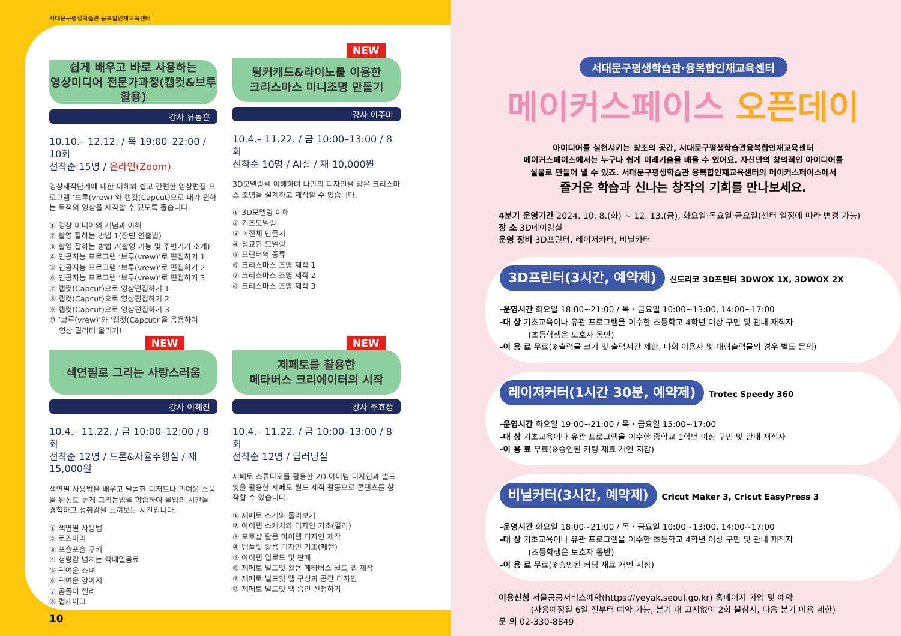서대문구평생학습관·융복합인재교육센터
쉽게 배우고 바로 사용하는
영상미디어 전문가과정(캡컷&브루 활용)
강사 유동흔
10.10.– 12.12. / 목 19:00–22:00 / 10회
선착순 15명 / 온라인(Zoom)
영상제작단계에 대한 이해와 쉽고 간편한 영상편집 프로그램 ‘브루(vrew)’와 캡컷(Capcut)으로 내가 원하는 목적의 영상을 제작할 수 있도록 돕습니다.
① 영상 미디어의 개념과 이해
② 촬영 잘하는 방법 1(장면 연출법)
③ 촬영 잘하는 방법 2(촬영 기능 및 주변기기 소개)
④ 인공지능 프로그램 ‘브루(vrew)’로 편집하기 1
⑤ 인공지능 프로그램 ‘브루(vrew)’로 편집하기 2
⑥ 인공지능 프로그램 ‘브루(vrew)’로 편집하기 3
⑦ 캡컷(Capcut)으로 영상편집하기 1
⑧ 캡컷(Capcut)으로 영상편집하기 2
⑨ 캡컷(Capcut)으로 영상편집하기 3
⑩ ‘브루(vrew)’와 ‘캡컷(Capcut)’을 응용하여
영상 퀄리티 올리기!
NEW
팅커캐드&라이노를 이용한
크리스마스 미니조명 만들기
강사 이주미
10.4.– 11.22. / 금 10:00–13:00 / 8회
선착순 10명 / AI실 / 재 10,000원
3D모델링을 이해하며 나만의 디자인을 담은 크리스마스 조명을 설계하고 제작할 수 있습니다.
① 3D모델링 이해
② 기초모델링
③ 회전체 만들기
④ 정교한 모델링
⑤ 프린터의 종류
⑥ 크리스마스 조명 제작 1
⑦ 크리스마스 조명 제작 2
⑧ 크리스마스 조명 제작 3
NEW
색연필로 그리는 사랑스러움
강사 이혜진
10.4.– 11.22. / 금 10:00–12:00 / 8회
선착순 12명 / 드론&자율주행실 / 재 15,000원
색연필 사용법을 배우고 달콤한 디저트나 귀여운 소품을 완성도 높게 그리는법을 학습하여 몰입의 시간을 경험하고 성취감을 느껴보는 시간입니다.
① 색연필 사용법
② 로즈마리
③ 포슬포슬 쿠키
④ 청량감 넘치는 칵테일음료
⑤ 귀여운 소녀
⑥ 귀여운 강아지
⑦ 곰돌이 젤리
⑧ 컵케이크
NEW
제페토를 활용한
메타버스 크리에이터의 시작
강사 주효정
10.4.– 11.22. / 금 10:00–13:00 / 8회
선착순 12명 / 딥러닝실
제페토 스튜디오를 활용한 2D 아이템 디자인과 빌드잇을 활용한 제페토 월드 제작 활동으로 콘텐츠를 창작할 수 있습니다.
① 제페토 소개와 둘러보기
② 아이템 스케치와 디자인 기초(칼라)
③ 포토샵 활용 아이템 디자인 제작
④ 템플릿 활용 디자인 기초(패턴)
⑤ 아이템 업로드 및 판매
⑥ 제페토 빌드잇 활용 메타버스 월드 맵 제작
⑦ 제페토 빌드잇 맵 구성과 공간 디자인
⑧ 제페토 빌드잇 맵 승인 신청하기
10
서대문구평생학습관·융복합인재교육센터
메이커스페이스 오픈데이
아이디어를 실현시키는 창조의 공간, 서대문구평생학습관융복합인재교육센터
메이커스페이스에서는 누구나 쉽게 미래기술을 배울 수 있어요. 자신만의 창의적인 아이디어를
실물로 만들어 낼 수 있죠. 서대문구평생학습관 융복합인재교육센터의 메이커스페이스에서
즐거운 학습과 신나는 창작의 기회를 만나보세요.
4분기 운영기간 2024. 10. 8.(화) ~ 12. 13.(금), 화요일·목요일·금요일(센터 일정에 따라 변경 가능)
장 소 3D메이킹실
운영 장비 3D프린터, 레이저카터, 비닐카터
3D프린터(3시간, 예약제) 신도리코 3D프린터 3DWOX 1X, 3DWOX 2X
-운영시간 화요일 18:00~21:00 / 목・금요일 10:00~13:00, 14:00~17:00
-대 상 기초교육이나 유관 프로그램을 이수한 초등학교 4학년 이상 구민 및 관내 재직자
(초등학생은 보호자 동반)
-이 용 료 무료(※출력물 크기 및 출력시간 제한, 다회 이용자 및 대형출력물의 경우 별도 문의)
레이저커터(1시간 30분, 예약제) Trotec Speedy 360
-운영시간 화요일 19:00~21:00 / 목・금요일 15:00~17:00
-대 상 기초교육이나 유관 프로그램을 이수한 중학교 1학년 이상 구민 및 관내 재직자
-이 용 료 무료(※승인된 커팅 재료 개인 지참)
비닐커터(3시간, 예약제) Cricut Maker 3, Cricut EasyPress 3
-운영시간 화요일 18:00~21:00 / 목・금요일 10:00~13:00, 14:00~17:00
-대 상 기초교육이나 유관 프로그램을 이수한 초등학교 4학년 이상 구민 및 관내 재직자
(초등학생은 보호자 동반)
-이 용 료 무료(※승인된 커팅 재료 개인 지참)
이용신청 서울공공서비스예약(https://yeyak.seoul.go.kr) 홈페이지 가입 및 예약
(사용예정일 6일 전부터 예약 가능, 분기 내 고지없이 2회 불참시, 다음 분기 이용 제한)
문 의 02-330-8849